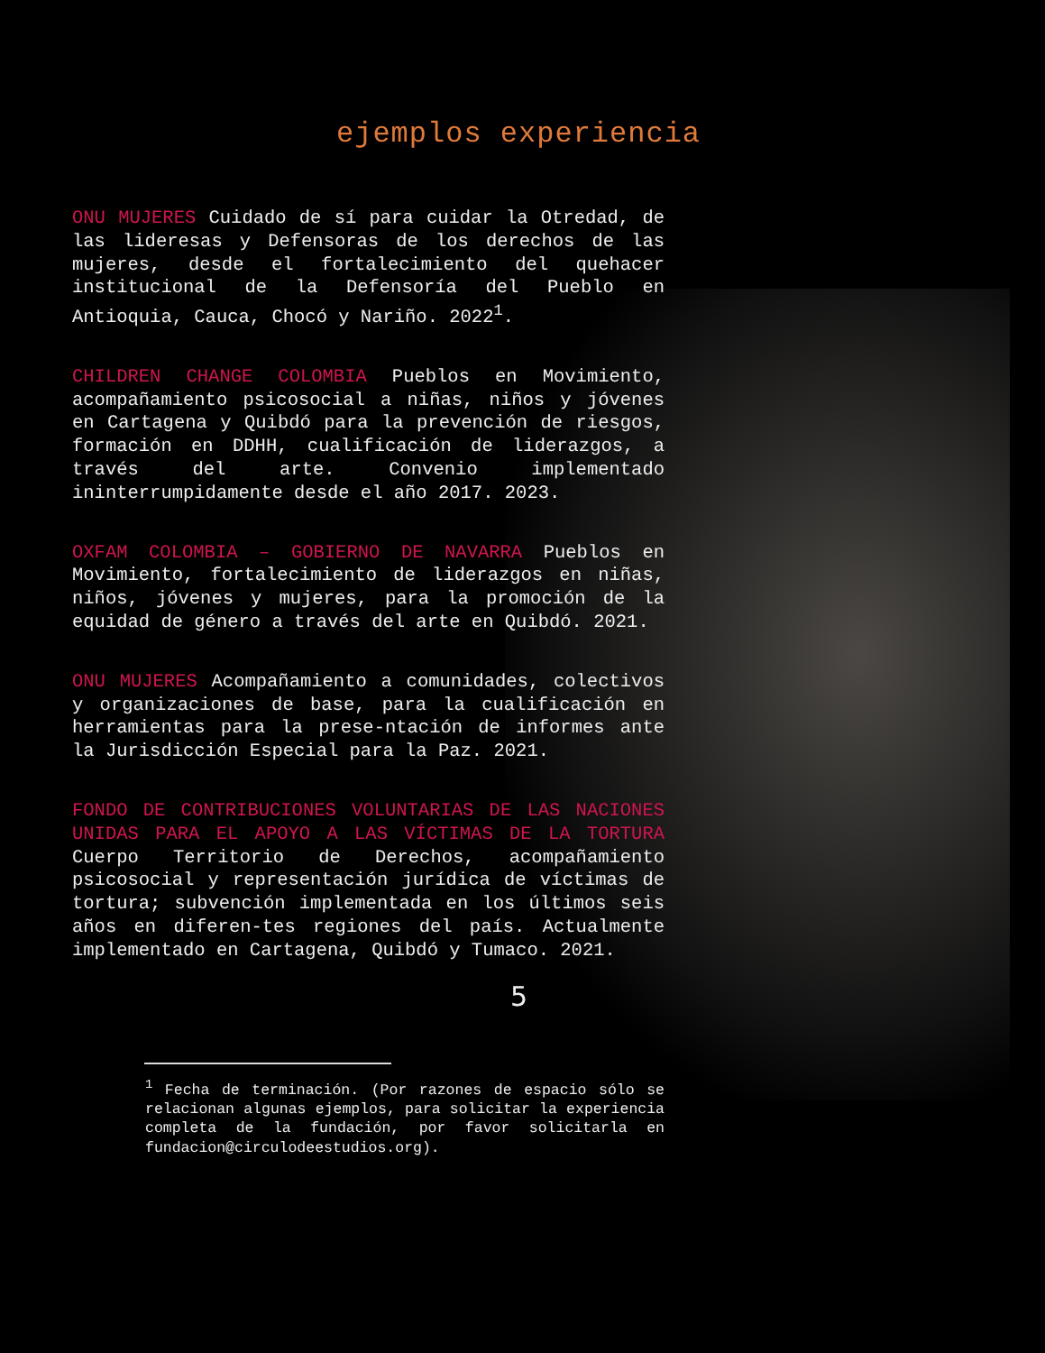ejemplos experiencia
ONU MUJERES Cuidado de sí para cuidar la Otredad, de las lideresas y Defensoras de los derechos de las mujeres, desde el fortalecimiento del quehacer institucional de la Defensoría del Pueblo en Antioquia, Cauca, Chocó y Nariño. 2022<sup>1</sup>.
CHILDREN CHANGE COLOMBIA Pueblos en Movimiento, acompañamiento psicosocial a niñas, niños y jóvenes en Cartagena y Quibdó para la prevención de riesgos, formación en DDHH, cualificación de liderazgos, a través del arte. Convenio implementado ininterrumpidamente desde el año 2017. 2023.
OXFAM COLOMBIA – GOBIERNO DE NAVARRA Pueblos en Movimiento, fortalecimiento de liderazgos en niñas, niños, jóvenes y mujeres, para la promoción de la equidad de género a través del arte en Quibdó. 2021.
ONU MUJERES Acompañamiento a comunidades, colectivos y organizaciones de base, para la cualificación en herramientas para la prese-ntación de informes ante la Jurisdicción Especial para la Paz. 2021.
FONDO DE CONTRIBUCIONES VOLUNTARIAS DE LAS NACIONES UNIDAS PARA EL APOYO A LAS VÍCTIMAS DE LA TORTURA Cuerpo Territorio de Derechos, acompañamiento psicosocial y representación jurídica de víctimas de tortura; subvención implementada en los últimos seis años en diferen-tes regiones del país. Actualmente implementado en Cartagena, Quibdó y Tumaco. 2021.
5
<sup>1</sup> Fecha de terminación. (Por razones de espacio sólo se relacionan algunas ejemplos, para solicitar la experiencia completa de la fundación, por favor solicitarla en fundacion@circulodeestudios.org).